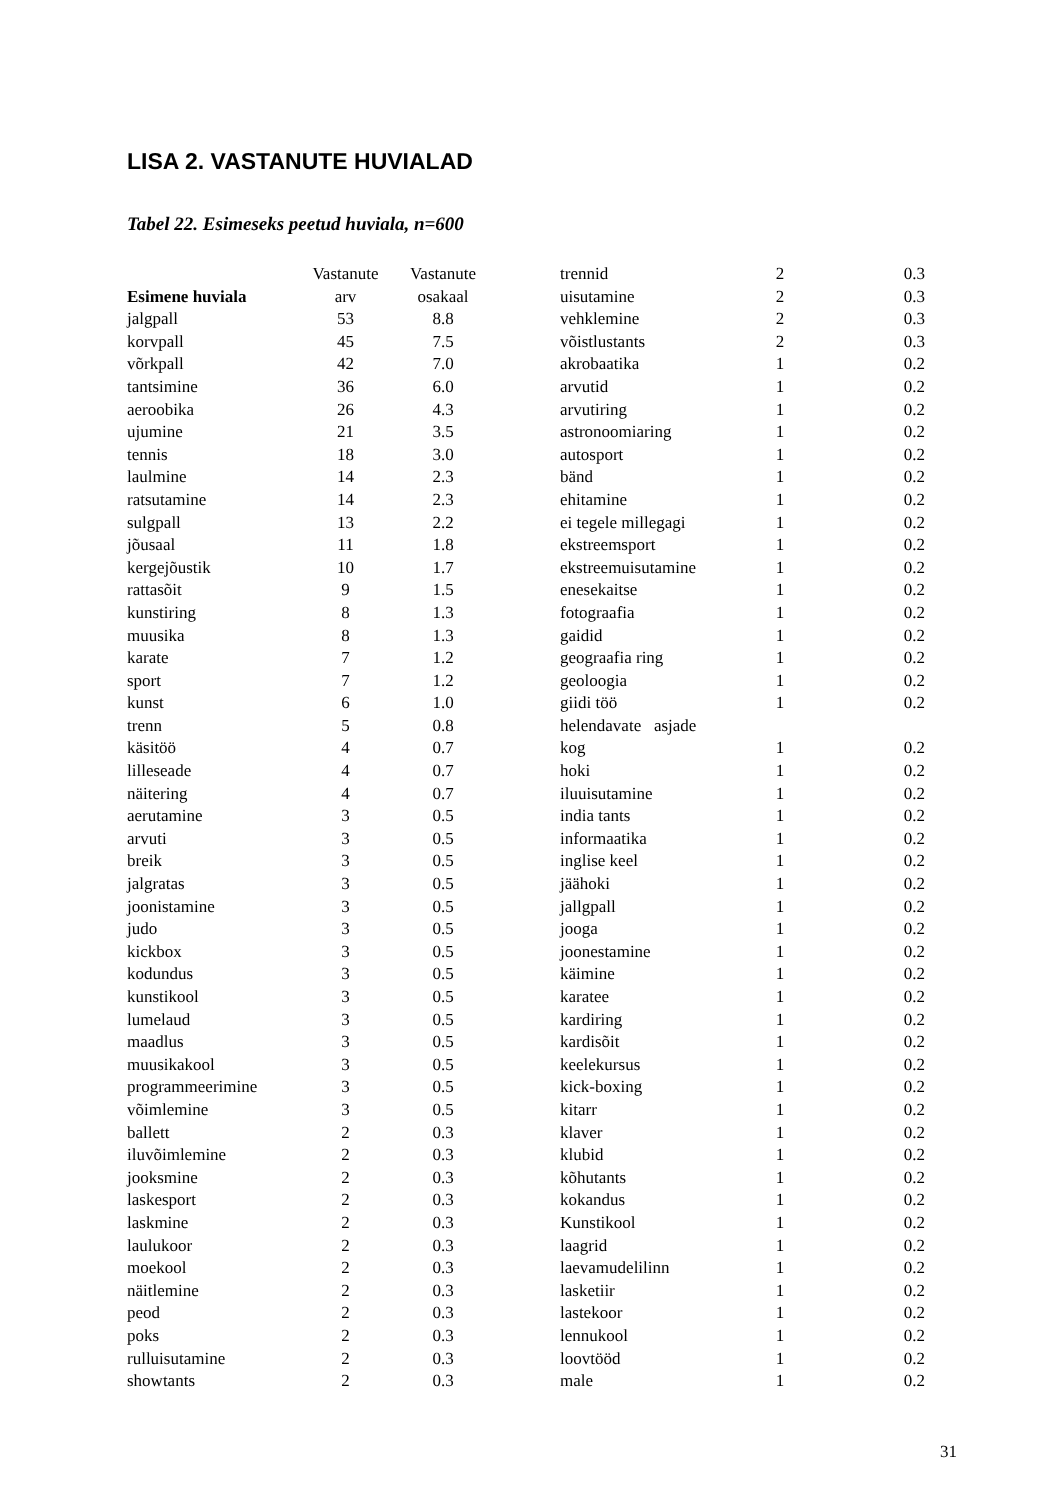LISA 2. VASTANUTE HUVIALAD
Tabel 22. Esimeseks peetud huviala, n=600
| | Vastanute | Vastanute |
| --- | --- | --- |
| Esimene huviala | arv | osakaal |
| jalgpall | 53 | 8.8 |
| korvpall | 45 | 7.5 |
| võrkpall | 42 | 7.0 |
| tantsimine | 36 | 6.0 |
| aeroobika | 26 | 4.3 |
| ujumine | 21 | 3.5 |
| tennis | 18 | 3.0 |
| laulmine | 14 | 2.3 |
| ratsutamine | 14 | 2.3 |
| sulgpall | 13 | 2.2 |
| jõusaal | 11 | 1.8 |
| kergejõustik | 10 | 1.7 |
| rattasõit | 9 | 1.5 |
| kunstiring | 8 | 1.3 |
| muusika | 8 | 1.3 |
| karate | 7 | 1.2 |
| sport | 7 | 1.2 |
| kunst | 6 | 1.0 |
| trenn | 5 | 0.8 |
| käsitöö | 4 | 0.7 |
| lilleseade | 4 | 0.7 |
| näitering | 4 | 0.7 |
| aerutamine | 3 | 0.5 |
| arvuti | 3 | 0.5 |
| breik | 3 | 0.5 |
| jalgratas | 3 | 0.5 |
| joonistamine | 3 | 0.5 |
| judo | 3 | 0.5 |
| kickbox | 3 | 0.5 |
| kodundus | 3 | 0.5 |
| kunstikool | 3 | 0.5 |
| lumelaud | 3 | 0.5 |
| maadlus | 3 | 0.5 |
| muusikakool | 3 | 0.5 |
| programmeerimine | 3 | 0.5 |
| võimlemine | 3 | 0.5 |
| ballett | 2 | 0.3 |
| iluvõimlemine | 2 | 0.3 |
| jooksmine | 2 | 0.3 |
| laskesport | 2 | 0.3 |
| laskmine | 2 | 0.3 |
| laulukoor | 2 | 0.3 |
| moekool | 2 | 0.3 |
| näitlemine | 2 | 0.3 |
| peod | 2 | 0.3 |
| poks | 2 | 0.3 |
| rulluisutamine | 2 | 0.3 |
| showtants | 2 | 0.3 |
| trennid | 2 | 0.3 |
| uisutamine | 2 | 0.3 |
| vehklemine | 2 | 0.3 |
| võistlustants | 2 | 0.3 |
| akrobaatika | 1 | 0.2 |
| arvutid | 1 | 0.2 |
| arvutiring | 1 | 0.2 |
| astronoomiaring | 1 | 0.2 |
| autosport | 1 | 0.2 |
| bänd | 1 | 0.2 |
| ehitamine | 1 | 0.2 |
| ei tegele millegagi | 1 | 0.2 |
| ekstreemsport | 1 | 0.2 |
| ekstreemuisutamine | 1 | 0.2 |
| enesekaitse | 1 | 0.2 |
| fotograafia | 1 | 0.2 |
| gaidid | 1 | 0.2 |
| geograafia ring | 1 | 0.2 |
| geoloogia | 1 | 0.2 |
| giidi töö | 1 | 0.2 |
| helendavate asjade kog | 1 | 0.2 |
| hoki | 1 | 0.2 |
| iluuisutamine | 1 | 0.2 |
| india tants | 1 | 0.2 |
| informaatika | 1 | 0.2 |
| inglise keel | 1 | 0.2 |
| jäähoki | 1 | 0.2 |
| jallgpall | 1 | 0.2 |
| jooga | 1 | 0.2 |
| joonestamine | 1 | 0.2 |
| käimine | 1 | 0.2 |
| karatee | 1 | 0.2 |
| kardiring | 1 | 0.2 |
| kardisõit | 1 | 0.2 |
| keelekursus | 1 | 0.2 |
| kick-boxing | 1 | 0.2 |
| kitarr | 1 | 0.2 |
| klaver | 1 | 0.2 |
| klubid | 1 | 0.2 |
| kõhutants | 1 | 0.2 |
| kokandus | 1 | 0.2 |
| Kunstikool | 1 | 0.2 |
| laagrid | 1 | 0.2 |
| laevamudelilinn | 1 | 0.2 |
| lasketiir | 1 | 0.2 |
| lastekoor | 1 | 0.2 |
| lennukool | 1 | 0.2 |
| loovtööd | 1 | 0.2 |
| male | 1 | 0.2 |
31